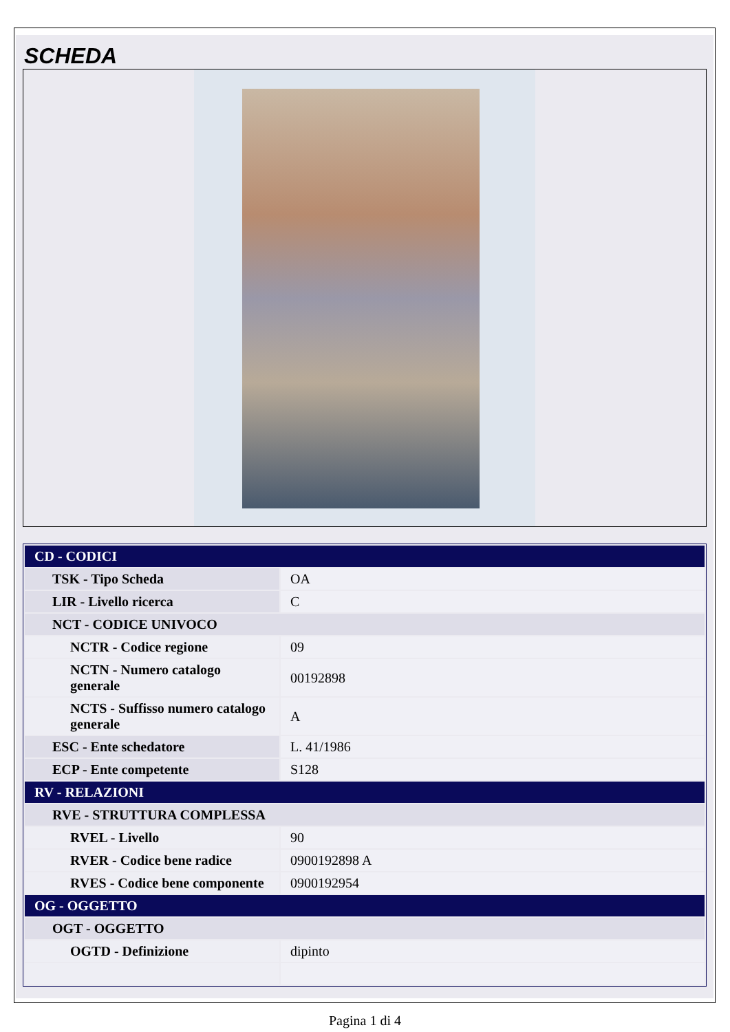SCHEDA
| CD - CODICI | |
| TSK - Tipo Scheda | OA |
| LIR - Livello ricerca | C |
| NCT - CODICE UNIVOCO | |
| NCTR - Codice regione | 09 |
| NCTN - Numero catalogo generale | 00192898 |
| NCTS - Suffisso numero catalogo generale | A |
| ESC - Ente schedatore | L. 41/1986 |
| ECP - Ente competente | S128 |
| RV - RELAZIONI | |
| RVE - STRUTTURA COMPLESSA | |
| RVEL - Livello | 90 |
| RVER - Codice bene radice | 0900192898 A |
| RVES - Codice bene componente | 0900192954 |
| OG - OGGETTO | |
| OGT - OGGETTO | |
| OGTD - Definizione | dipinto |
Pagina 1 di 4